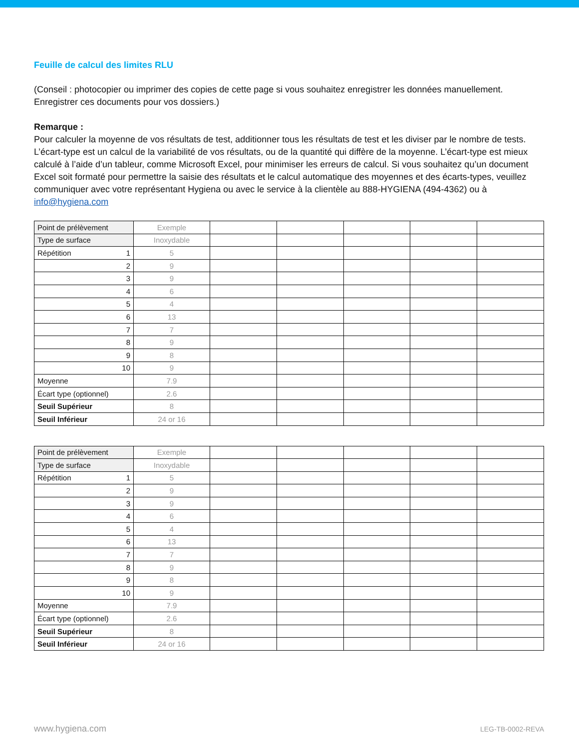Feuille de calcul des limites RLU
(Conseil : photocopier ou imprimer des copies de cette page si vous souhaitez enregistrer les données manuellement. Enregistrer ces documents pour vos dossiers.)
Remarque :
Pour calculer la moyenne de vos résultats de test, additionner tous les résultats de test et les diviser par le nombre de tests. L’écart-type est un calcul de la variabilité de vos résultats, ou de la quantité qui diffère de la moyenne. L’écart-type est mieux calculé à l’aide d’un tableur, comme Microsoft Excel, pour minimiser les erreurs de calcul. Si vous souhaitez qu’un document Excel soit formaté pour permettre la saisie des résultats et le calcul automatique des moyennes et des écarts-types, veuillez communiquer avec votre représentant Hygiena ou avec le service à la clientèle au 888-HYGIENA (494-4362) ou à info@hygiena.com
| Point de prélèvement | Exemple | | | | | |
| Type de surface | Inoxydable | | | | | |
| Répétition 1 | 5 | | | | | |
| 2 | 9 | | | | | |
| 3 | 9 | | | | | |
| 4 | 6 | | | | | |
| 5 | 4 | | | | | |
| 6 | 13 | | | | | |
| 7 | 7 | | | | | |
| 8 | 9 | | | | | |
| 9 | 8 | | | | | |
| 10 | 9 | | | | | |
| Moyenne | 7.9 | | | | | |
| Écart type (optionnel) | 2.6 | | | | | |
| Seuil Supérieur | 8 | | | | | |
| Seuil Inférieur | 24 or 16 | | | | | |
| Point de prélèvement | Exemple | | | | | |
| Type de surface | Inoxydable | | | | | |
| Répétition 1 | 5 | | | | | |
| 2 | 9 | | | | | |
| 3 | 9 | | | | | |
| 4 | 6 | | | | | |
| 5 | 4 | | | | | |
| 6 | 13 | | | | | |
| 7 | 7 | | | | | |
| 8 | 9 | | | | | |
| 9 | 8 | | | | | |
| 10 | 9 | | | | | |
| Moyenne | 7.9 | | | | | |
| Écart type (optionnel) | 2.6 | | | | | |
| Seuil Supérieur | 8 | | | | | |
| Seuil Inférieur | 24 or 16 | | | | | |
www.hygiena.com LEG-TB-0002-REVA